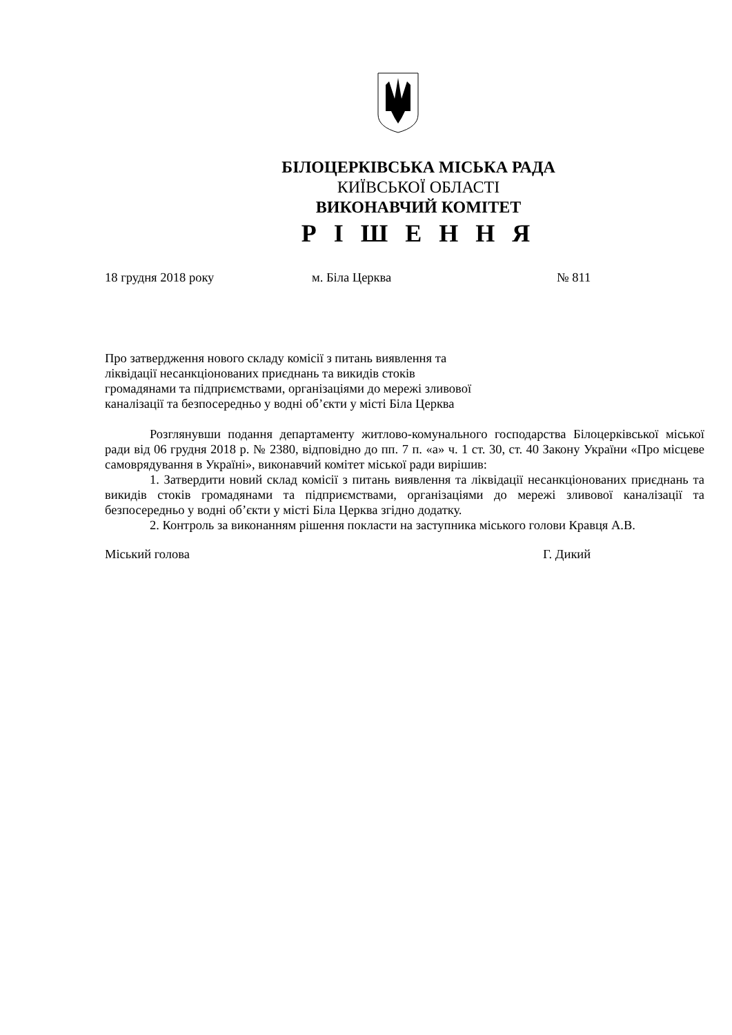БІЛОЦЕРКІВСЬКА МІСЬКА РАДА
КИЇВСЬКОЇ ОБЛАСТІ
ВИКОНАВЧИЙ КОМІТЕТ
Р І Ш Е Н Н Я
18 грудня 2018 року м. Біла Церква № 811
Про затвердження нового складу комісії з питань виявлення та
ліквідації несанкціонованих приєднань та викидів стоків
громадянами та підприємствами, організаціями до мережі зливової
каналізації та безпосередньо у водні об’єкти у місті Біла Церква
Розглянувши подання департаменту житлово-комунального господарства Білоцерківської міської ради від 06 грудня 2018 р. № 2380, відповідно до пп. 7 п. «а» ч. 1 ст. 30, ст. 40 Закону України «Про місцеве самоврядування в Україні», виконавчий комітет міської ради вирішив:
1. Затвердити новий склад комісії з питань виявлення та ліквідації несанкціонованих приєднань та викидів стоків громадянами та підприємствами, організаціями до мережі зливової каналізації та безпосередньо у водні об’єкти у місті Біла Церква згідно додатку.
2. Контроль за виконанням рішення покласти на заступника міського голови Кравця А.В.
Міський голова Г. Дикий